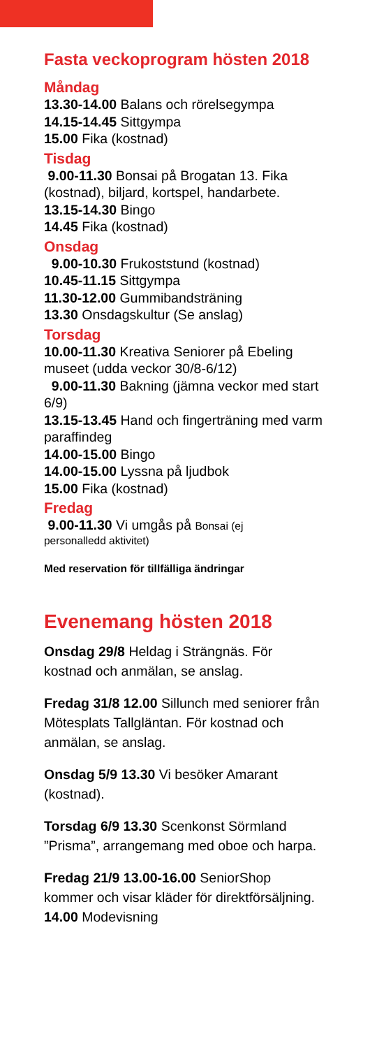Fasta veckoprogram hösten 2018
Måndag
13.30-14.00 Balans och rörelsegympa
14.15-14.45 Sittgympa
15.00 Fika (kostnad)
Tisdag
9.00-11.30 Bonsai på Brogatan 13. Fika (kostnad), biljard, kortspel, handarbete.
13.15-14.30 Bingo
14.45 Fika (kostnad)
Onsdag
9.00-10.30 Frukoststund (kostnad)
10.45-11.15 Sittgympa
11.30-12.00 Gummibandsträning
13.30 Onsdagskultur (Se anslag)
Torsdag
10.00-11.30 Kreativa Seniorer på Ebeling museet (udda veckor 30/8-6/12)
9.00-11.30 Bakning (jämna veckor med start 6/9)
13.15-13.45 Hand och fingerträning med varm paraffindeg
14.00-15.00 Bingo
14.00-15.00 Lyssna på ljudbok
15.00 Fika (kostnad)
Fredag
9.00-11.30 Vi umgås på Bonsai (ej
personalledd aktivitet)
Med reservation för tillfälliga ändringar
Evenemang hösten 2018
Onsdag 29/8 Heldag i Strängnäs. För kostnad och anmälan, se anslag.
Fredag 31/8 12.00 Sillunch med seniorer från Mötesplats Tallgläntan. För kostnad och anmälan, se anslag.
Onsdag 5/9 13.30 Vi besöker Amarant (kostnad).
Torsdag 6/9 13.30 Scenkonst Sörmland ”Prisma”, arrangemang med oboe och harpa.
Fredag 21/9 13.00-16.00 SeniorShop kommer och visar kläder för direktförsäljning.
14.00 Modevisning